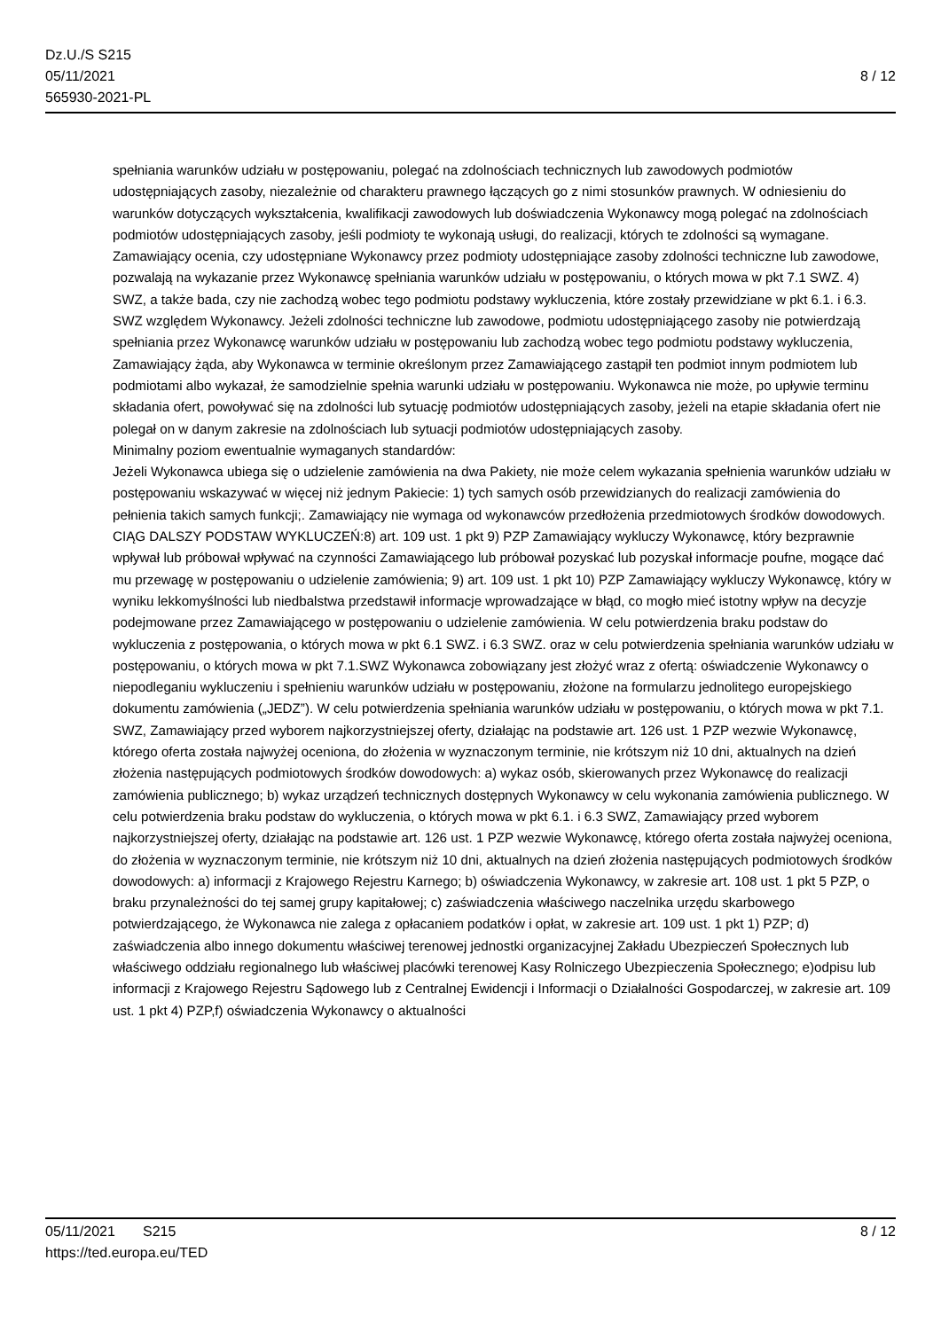Dz.U./S S215
05/11/2021
565930-2021-PL
8 / 12
spełniania warunków udziału w postępowaniu, polegać na zdolnościach technicznych lub zawodowych podmiotów udostępniających zasoby, niezależnie od charakteru prawnego łączących go z nimi stosunków prawnych. W odniesieniu do warunków dotyczących wykształcenia, kwalifikacji zawodowych lub doświadczenia Wykonawcy mogą polegać na zdolnościach podmiotów udostępniających zasoby, jeśli podmioty te wykonają usługi, do realizacji, których te zdolności są wymagane. Zamawiający ocenia, czy udostępniane Wykonawcy przez podmioty udostępniające zasoby zdolności techniczne lub zawodowe, pozwalają na wykazanie przez Wykonawcę spełniania warunków udziału w postępowaniu, o których mowa w pkt 7.1 SWZ. 4) SWZ, a także bada, czy nie zachodzą wobec tego podmiotu podstawy wykluczenia, które zostały przewidziane w pkt 6.1. i 6.3. SWZ względem Wykonawcy. Jeżeli zdolności techniczne lub zawodowe, podmiotu udostępniającego zasoby nie potwierdzają spełniania przez Wykonawcę warunków udziału w postępowaniu lub zachodzą wobec tego podmiotu podstawy wykluczenia, Zamawiający żąda, aby Wykonawca w terminie określonym przez Zamawiającego zastąpił ten podmiot innym podmiotem lub podmiotami albo wykazał, że samodzielnie spełnia warunki udziału w postępowaniu. Wykonawca nie może, po upływie terminu składania ofert, powoływać się na zdolności lub sytuację podmiotów udostępniających zasoby, jeżeli na etapie składania ofert nie polegał on w danym zakresie na zdolnościach lub sytuacji podmiotów udostępniających zasoby.
Minimalny poziom ewentualnie wymaganych standardów:
Jeżeli Wykonawca ubiega się o udzielenie zamówienia na dwa Pakiety, nie może celem wykazania spełnienia warunków udziału w postępowaniu wskazywać w więcej niż jednym Pakiecie: 1) tych samych osób przewidzianych do realizacji zamówienia do pełnienia takich samych funkcji;. Zamawiający nie wymaga od wykonawców przedłożenia przedmiotowych środków dowodowych. CIĄG DALSZY PODSTAW WYKLUCZEŃ:8) art. 109 ust. 1 pkt 9) PZP Zamawiający wykluczy Wykonawcę, który bezprawnie wpływał lub próbował wpływać na czynności Zamawiającego lub próbował pozyskać lub pozyskał informacje poufne, mogące dać mu przewagę w postępowaniu o udzielenie zamówienia; 9) art. 109 ust. 1 pkt 10) PZP Zamawiający wykluczy Wykonawcę, który w wyniku lekkomyślności lub niedbalstwa przedstawił informacje wprowadzające w błąd, co mogło mieć istotny wpływ na decyzje podejmowane przez Zamawiającego w postępowaniu o udzielenie zamówienia. W celu potwierdzenia braku podstaw do wykluczenia z postępowania, o których mowa w pkt 6.1 SWZ. i 6.3 SWZ. oraz w celu potwierdzenia spełniania warunków udziału w postępowaniu, o których mowa w pkt 7.1.SWZ Wykonawca zobowiązany jest złożyć wraz z ofertą: oświadczenie Wykonawcy o niepodleganiu wykluczeniu i spełnieniu warunków udziału w postępowaniu, złożone na formularzu jednolitego europejskiego dokumentu zamówienia („JEDZ”). W celu potwierdzenia spełniania warunków udziału w postępowaniu, o których mowa w pkt 7.1. SWZ, Zamawiający przed wyborem najkorzystniejszej oferty, działając na podstawie art. 126 ust. 1 PZP wezwie Wykonawcę, którego oferta została najwyżej oceniona, do złożenia w wyznaczonym terminie, nie krótszym niż 10 dni, aktualnych na dzień złożenia następujących podmiotowych środków dowodowych: a) wykaz osób, skierowanych przez Wykonawcę do realizacji zamówienia publicznego; b) wykaz urządzeń technicznych dostępnych Wykonawcy w celu wykonania zamówienia publicznego. W celu potwierdzenia braku podstaw do wykluczenia, o których mowa w pkt 6.1. i 6.3 SWZ, Zamawiający przed wyborem najkorzystniejszej oferty, działając na podstawie art. 126 ust. 1 PZP wezwie Wykonawcę, którego oferta została najwyżej oceniona, do złożenia w wyznaczonym terminie, nie krótszym niż 10 dni, aktualnych na dzień złożenia następujących podmiotowych środków dowodowych: a) informacji z Krajowego Rejestru Karnego; b) oświadczenia Wykonawcy, w zakresie art. 108 ust. 1 pkt 5 PZP, o braku przynależności do tej samej grupy kapitałowej; c) zaświadczenia właściwego naczelnika urzędu skarbowego potwierdzającego, że Wykonawca nie zalega z opłacaniem podatków i opłat, w zakresie art. 109 ust. 1 pkt 1) PZP; d) zaświadczenia albo innego dokumentu właściwej terenowej jednostki organizacyjnej Zakładu Ubezpieczeń Społecznych lub właściwego oddziału regionalnego lub właściwej placówki terenowej Kasy Rolniczego Ubezpieczenia Społecznego; e)odpisu lub informacji z Krajowego Rejestru Sądowego lub z Centralnej Ewidencji i Informacji o Działalności Gospodarczej, w zakresie art. 109 ust. 1 pkt 4) PZP,f) oświadczenia Wykonawcy o aktualności
05/11/2021 S215
https://ted.europa.eu/TED
8 / 12